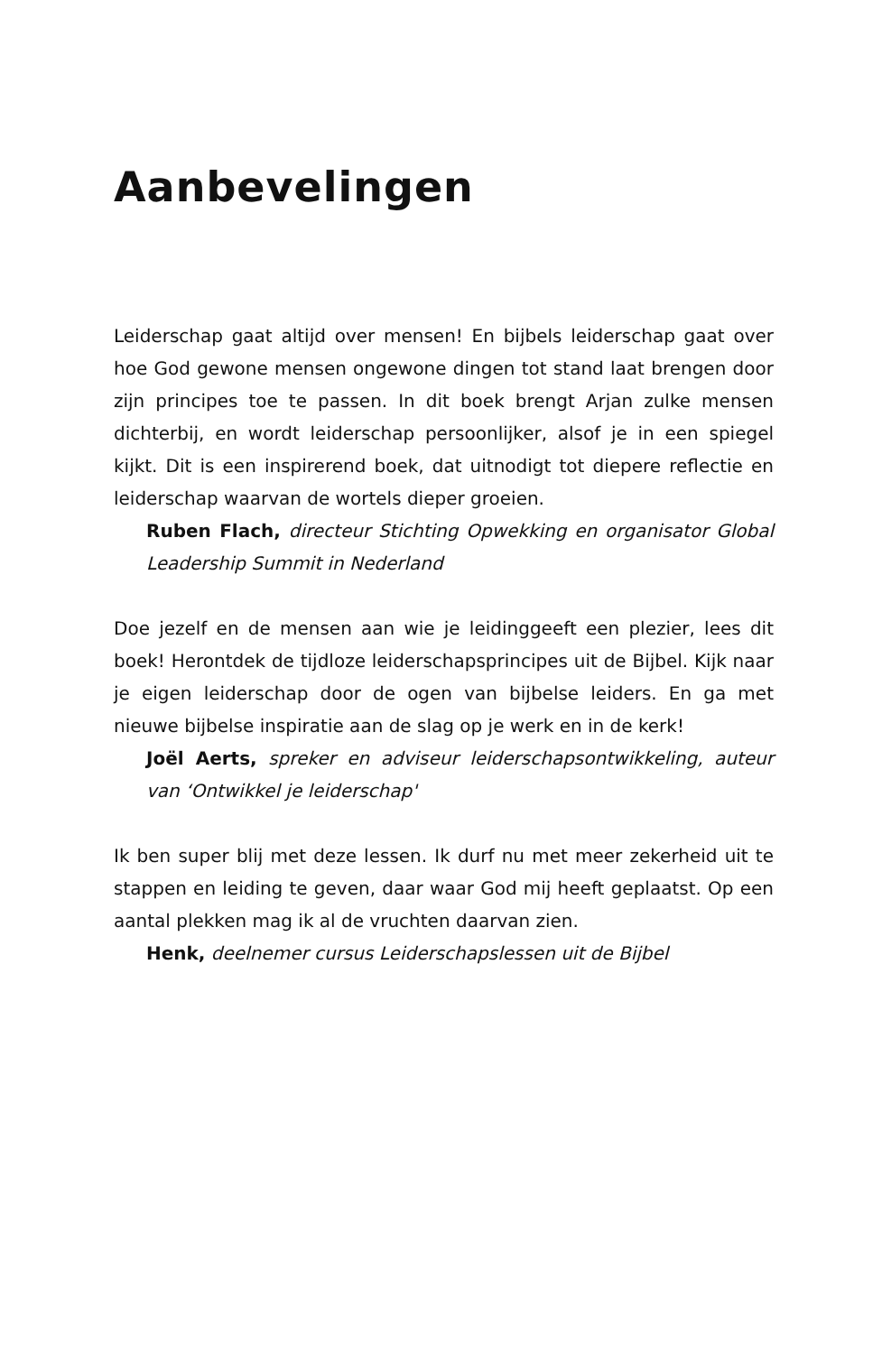Aanbevelingen
Leiderschap gaat altijd over mensen! En bijbels leiderschap gaat over hoe God gewone mensen ongewone dingen tot stand laat brengen door zijn principes toe te passen. In dit boek brengt Arjan zulke mensen dichterbij, en wordt leiderschap persoonlijker, alsof je in een spiegel kijkt. Dit is een inspirerend boek, dat uitnodigt tot diepere reflectie en leiderschap waarvan de wortels dieper groeien.
Ruben Flach, directeur Stichting Opwekking en organisator Global Leadership Summit in Nederland
Doe jezelf en de mensen aan wie je leidinggeeft een plezier, lees dit boek! Herontdek de tijdloze leiderschapsprincipes uit de Bijbel. Kijk naar je eigen leiderschap door de ogen van bijbelse leiders. En ga met nieuwe bijbelse inspiratie aan de slag op je werk en in de kerk!
Joël Aerts, spreker en adviseur leiderschapsontwikkeling, auteur van ‘Ontwikkel je leiderschap'
Ik ben super blij met deze lessen. Ik durf nu met meer zekerheid uit te stappen en leiding te geven, daar waar God mij heeft geplaatst. Op een aantal plekken mag ik al de vruchten daarvan zien.
Henk, deelnemer cursus Leiderschapslessen uit de Bijbel